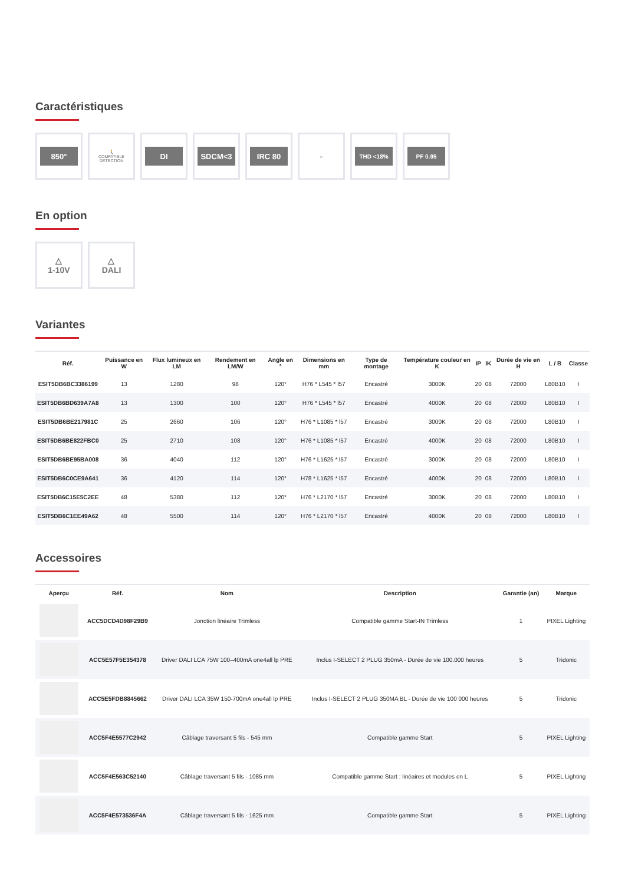Caractéristiques
850°
🚶
COMPATIBLE
DÉTECTION
DI SDCM<3 IRC 80
☼
THD <18%
PF 0.95
En option
△
1-10V
△
DALI
Variantes
| Réf. | Puissance en W | Flux lumineux en LM | Rendement en LM/W | Angle en ° | Dimensions en mm | Type de montage | Température couleur en K | IP | IK | Durée de vie en H | L / B | Classe |
| --- | --- | --- | --- | --- | --- | --- | --- | --- | --- | --- | --- | --- |
| ESIT5DB6BC3386199 | 13 | 1280 | 98 | 120° | H76 * L545 * l57 | Encastré | 3000K | 20 | 08 | 72000 | L80B10 | I |
| ESIT5DB6BD639A7A8 | 13 | 1300 | 100 | 120° | H76 * L545 * l57 | Encastré | 4000K | 20 | 08 | 72000 | L80B10 | I |
| ESIT5DB6BE217981C | 25 | 2660 | 106 | 120° | H76 * L1085 * l57 | Encastré | 3000K | 20 | 08 | 72000 | L80B10 | I |
| ESIT5DB6BE822FBC0 | 25 | 2710 | 108 | 120° | H76 * L1085 * l57 | Encastré | 4000K | 20 | 08 | 72000 | L80B10 | I |
| ESIT5DB6BE95BA008 | 36 | 4040 | 112 | 120° | H76 * L1625 * l57 | Encastré | 3000K | 20 | 08 | 72000 | L80B10 | I |
| ESIT5DB6C0CE9A641 | 36 | 4120 | 114 | 120° | H78 * L1625 * l57 | Encastré | 4000K | 20 | 08 | 72000 | L80B10 | I |
| ESIT5DB6C15E5C2EE | 48 | 5380 | 112 | 120° | H76 * L2170 * l57 | Encastré | 3000K | 20 | 08 | 72000 | L80B10 | I |
| ESIT5DB6C1EE49A62 | 48 | 5500 | 114 | 120° | H76 * L2170 * l57 | Encastré | 4000K | 20 | 08 | 72000 | L80B10 | I |
Accessoires
| Aperçu | Réf. | Nom | Description | Garantie (an) | Marque |
| --- | --- | --- | --- | --- | --- |
| | ACC5DCD4D98F29B9 | Jonction linéaire Trimless | Compatible gamme Start-IN Trimless | 1 | PIXEL Lighting |
| | ACC5E57F5E354378 | Driver DALI LCA 75W 100–400mA one4all lp PRE | Inclus I-SELECT 2 PLUG 350mA - Durée de vie 100.000 heures | 5 | Tridonic |
| | ACC5E5FDB8845662 | Driver DALI LCA 35W 150-700mA one4all lp PRE | Inclus I-SELECT 2 PLUG 350MA BL - Durée de vie 100 000 heures | 5 | Tridonic |
| | ACC5F4E5577C2942 | Câblage traversant 5 fils - 545 mm | Compatible gamme Start | 5 | PIXEL Lighting |
| | ACC5F4E563C52140 | Câblage traversant 5 fils - 1085 mm | Compatible gamme Start : linéaires et modules en L | 5 | PIXEL Lighting |
| | ACC5F4E573536F4A | Câblage traversant 5 fils - 1625 mm | Compatible gamme Start | 5 | PIXEL Lighting |